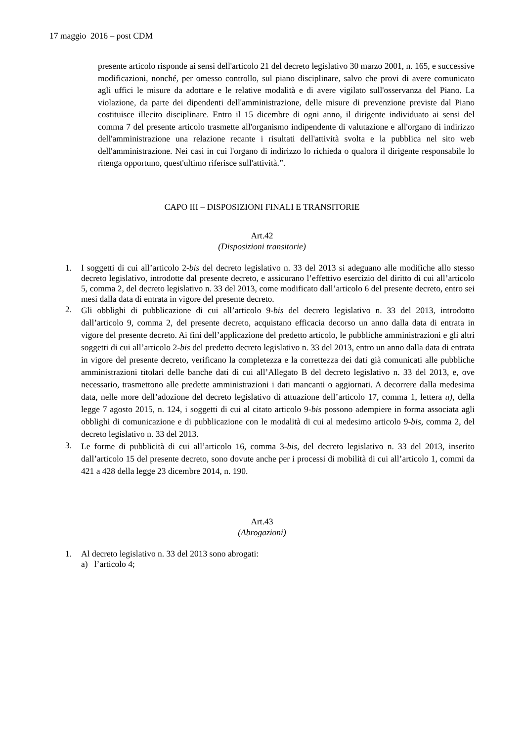17 maggio 2016 – post CDM
presente articolo risponde ai sensi dell'articolo 21 del decreto legislativo 30 marzo 2001, n. 165, e successive modificazioni, nonché, per omesso controllo, sul piano disciplinare, salvo che provi di avere comunicato agli uffici le misure da adottare e le relative modalità e di avere vigilato sull'osservanza del Piano. La violazione, da parte dei dipendenti dell'amministrazione, delle misure di prevenzione previste dal Piano costituisce illecito disciplinare. Entro il 15 dicembre di ogni anno, il dirigente individuato ai sensi del comma 7 del presente articolo trasmette all'organismo indipendente di valutazione e all'organo di indirizzo dell'amministrazione una relazione recante i risultati dell'attività svolta e la pubblica nel sito web dell'amministrazione. Nei casi in cui l'organo di indirizzo lo richieda o qualora il dirigente responsabile lo ritenga opportuno, quest'ultimo riferisce sull'attività.”.
CAPO III – DISPOSIZIONI FINALI E TRANSITORIE
Art.42
(Disposizioni transitorie)
1. I soggetti di cui all’articolo 2-bis del decreto legislativo n. 33 del 2013 si adeguano alle modifiche allo stesso decreto legislativo, introdotte dal presente decreto, e assicurano l’effettivo esercizio del diritto di cui all’articolo 5, comma 2, del decreto legislativo n. 33 del 2013, come modificato dall’articolo 6 del presente decreto, entro sei mesi dalla data di entrata in vigore del presente decreto.
2. Gli obblighi di pubblicazione di cui all’articolo 9-bis del decreto legislativo n. 33 del 2013, introdotto dall’articolo 9, comma 2, del presente decreto, acquistano efficacia decorso un anno dalla data di entrata in vigore del presente decreto. Ai fini dell’applicazione del predetto articolo, le pubbliche amministrazioni e gli altri soggetti di cui all’articolo 2-bis del predetto decreto legislativo n. 33 del 2013, entro un anno dalla data di entrata in vigore del presente decreto, verificano la completezza e la correttezza dei dati già comunicati alle pubbliche amministrazioni titolari delle banche dati di cui all’Allegato B del decreto legislativo n. 33 del 2013, e, ove necessario, trasmettono alle predette amministrazioni i dati mancanti o aggiornati. A decorrere dalla medesima data, nelle more dell’adozione del decreto legislativo di attuazione dell’articolo 17, comma 1, lettera u), della legge 7 agosto 2015, n. 124, i soggetti di cui al citato articolo 9-bis possono adempiere in forma associata agli obblighi di comunicazione e di pubblicazione con le modalità di cui al medesimo articolo 9-bis, comma 2, del decreto legislativo n. 33 del 2013.
3. Le forme di pubblicità di cui all’articolo 16, comma 3-bis, del decreto legislativo n. 33 del 2013, inserito dall’articolo 15 del presente decreto, sono dovute anche per i processi di mobilità di cui all’articolo 1, commi da 421 a 428 della legge 23 dicembre 2014, n. 190.
Art.43
(Abrogazioni)
1. Al decreto legislativo n. 33 del 2013 sono abrogati:
a) l’articolo 4;